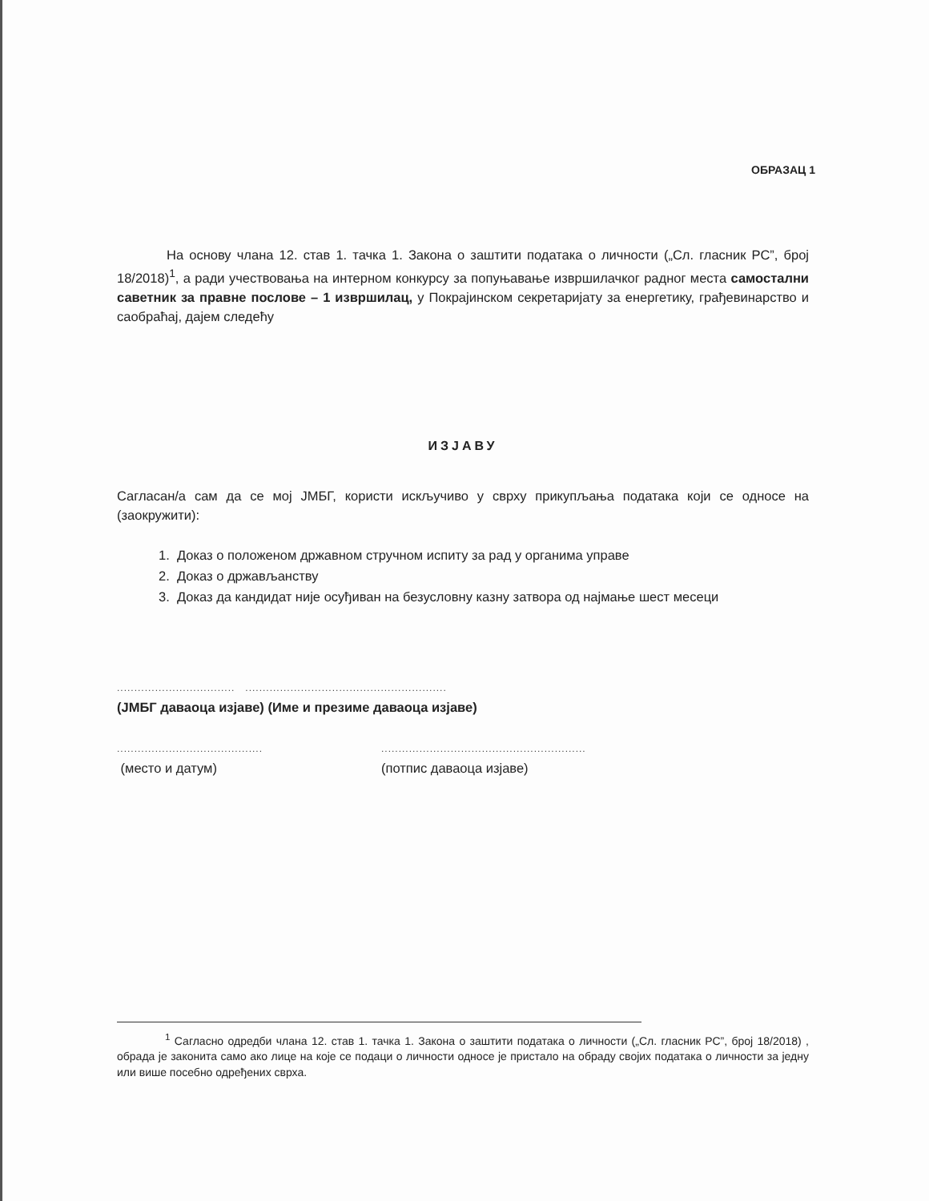ОБРАЗАЦ 1
На основу члана 12. став 1. тачка 1. Закона о заштити података о личности („Сл. гласник РС”, број 18/2018)<sup>1</sup>, а ради учествовања на интерном конкурсу за попуњавање извршилачког радног места самостални саветник за правне послове – 1 извршилац, у Покрајинском секретаријату за енергетику, грађевинарство и саобраћај, дајем следећу
ИЗЈАВУ
Сагласан/а сам да се мој ЈМБГ, користи искључиво у сврху прикупљања података који се односе на (заокружити):
1. Доказ о положеном државном стручном испиту за рад у органима управе
2. Доказ о држављанству
3. Доказ да кандидат није осуђиван на безусловну казну затвора од најмање шест месеци
.................................. ..........................................................
(ЈМБГ даваоца изјаве) (Име и презиме даваоца изјаве)
..........................................
...........................................................
(место и датум) (потпис даваоца изјаве)
<sup>1</sup> Сагласно одредби члана 12. став 1. тачка 1. Закона о заштити података о личности („Сл. гласник РС”, број 18/2018) , обрада је законита само ако лице на које се подаци о личности односе је пристало на обраду својих података о личности за једну или више посебно одређених сврха.